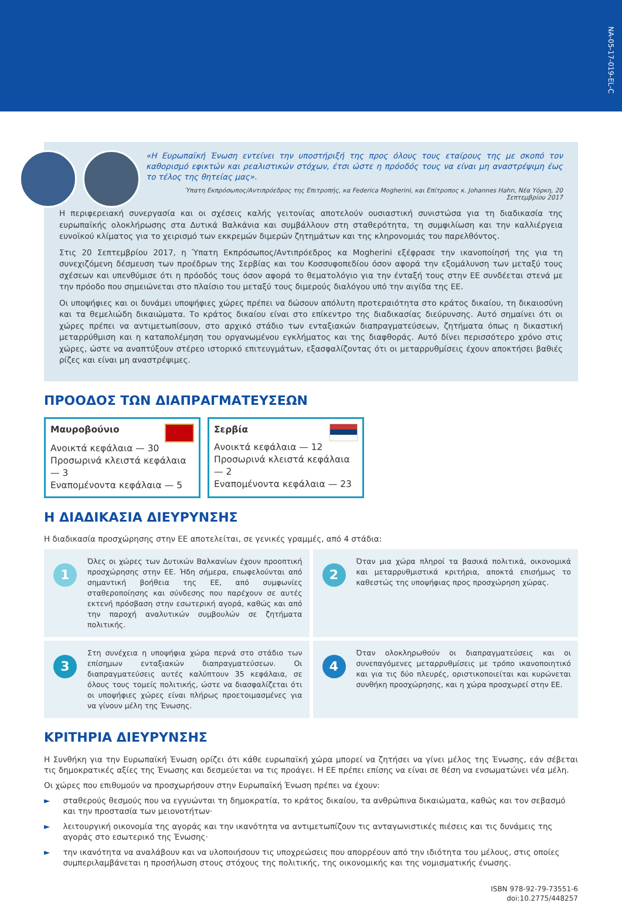NA-05-17-019-EL-C
«Η Ευρωπαϊκή Ένωση εντείνει την υποστήριξή της προς όλους τους εταίρους της με σκοπό τον καθορισμό εφικτών και ρεαλιστικών στόχων, έτσι ώστε η πρόοδός τους να είναι μη αναστρέψιμη έως το τέλος της θητείας μας».
Ύπατη Εκπρόσωπος/Αντιπρόεδρος της Επιτροπής, κα Federica Mogherini, και Επίτροπος κ. Johannes Hahn, Νέα Υόρκη, 20 Σεπτεμβρίου 2017
Η περιφερειακή συνεργασία και οι σχέσεις καλής γειτονίας αποτελούν ουσιαστική συνιστώσα για τη διαδικασία της ευρωπαϊκής ολοκλήρωσης στα Δυτικά Βαλκάνια και συμβάλλουν στη σταθερότητα, τη συμφιλίωση και την καλλιέργεια ευνοϊκού κλίματος για το χειρισμό των εκκρεμών διμερών ζητημάτων και της κληρονομιάς του παρελθόντος.
Στις 20 Σεπτεμβρίου 2017, η Ύπατη Εκπρόσωπος/Αντιπρόεδρος κα Mogherini εξέφρασε την ικανοποίησή της για τη συνεχιζόμενη δέσμευση των προέδρων της Σερβίας και του Κοσσυφοπεδίου όσον αφορά την εξομάλυνση των μεταξύ τους σχέσεων και υπενθύμισε ότι η πρόοδός τους όσον αφορά το θεματολόγιο για την ένταξή τους στην ΕΕ συνδέεται στενά με την πρόοδο που σημειώνεται στο πλαίσιο του μεταξύ τους διμερούς διαλόγου υπό την αιγίδα της ΕΕ.
Οι υποψήφιες και οι δυνάμει υποψήφιες χώρες πρέπει να δώσουν απόλυτη προτεραιότητα στο κράτος δικαίου, τη δικαιοσύνη και τα θεμελιώδη δικαιώματα. Το κράτος δικαίου είναι στο επίκεντρο της διαδικασίας διεύρυνσης. Αυτό σημαίνει ότι οι χώρες πρέπει να αντιμετωπίσουν, στο αρχικό στάδιο των ενταξιακών διαπραγματεύσεων, ζητήματα όπως η δικαστική μεταρρύθμιση και η καταπολέμηση του οργανωμένου εγκλήματος και της διαφθοράς. Αυτό δίνει περισσότερο χρόνο στις χώρες, ώστε να αναπτύξουν στέρεο ιστορικό επιτευγμάτων, εξασφαλίζοντας ότι οι μεταρρυθμίσεις έχουν αποκτήσει βαθιές ρίζες και είναι μη αναστρέψιμες.
ΠΡΟΟΔΟΣ ΤΩΝ ΔΙΑΠΡΑΓΜΑΤΕΥΣΕΩΝ
Μαυροβούνιο
Ανοικτά κεφάλαια — 30
Προσωρινά κλειστά κεφάλαια — 3
Εναπομένοντα κεφάλαια — 5
Σερβία
Ανοικτά κεφάλαια — 12
Προσωρινά κλειστά κεφάλαια — 2
Εναπομένοντα κεφάλαια — 23
Η ΔΙΑΔΙΚΑΣΙΑ ΔΙΕΥΡΥΝΣΗΣ
Η διαδικασία προσχώρησης στην ΕΕ αποτελείται, σε γενικές γραμμές, από 4 στάδια:
1
Όλες οι χώρες των Δυτικών Βαλκανίων έχουν προοπτική προσχώρησης στην ΕΕ. Ήδη σήμερα, επωφελούνται από σημαντική βοήθεια της ΕΕ, από συμφωνίες σταθεροποίησης και σύνδεσης που παρέχουν σε αυτές εκτενή πρόσβαση στην εσωτερική αγορά, καθώς και από την παροχή αναλυτικών συμβουλών σε ζητήματα πολιτικής.
2
Όταν μια χώρα πληροί τα βασικά πολιτικά, οικονομικά και μεταρρυθμιστικά κριτήρια, αποκτά επισήμως το καθεστώς της υποψήφιας προς προσχώρηση χώρας.
3
Στη συνέχεια η υποψήφια χώρα περνά στο στάδιο των επίσημων ενταξιακών διαπραγματεύσεων. Οι διαπραγματεύσεις αυτές καλύπτουν 35 κεφάλαια, σε όλους τους τομείς πολιτικής, ώστε να διασφαλίζεται ότι οι υποψήφιες χώρες είναι πλήρως προετοιμασμένες για να γίνουν μέλη της Ένωσης.
4
Όταν ολοκληρωθούν οι διαπραγματεύσεις και οι συνεπαγόμενες μεταρρυθμίσεις με τρόπο ικανοποιητικό και για τις δύο πλευρές, οριστικοποιείται και κυρώνεται συνθήκη προσχώρησης, και η χώρα προσχωρεί στην ΕΕ.
ΚΡΙΤΗΡΙΑ ΔΙΕΥΡΥΝΣΗΣ
Η Συνθήκη για την Ευρωπαϊκή Ένωση ορίζει ότι κάθε ευρωπαϊκή χώρα μπορεί να ζητήσει να γίνει μέλος της Ένωσης, εάν σέβεται τις δημοκρατικές αξίες της Ένωσης και δεσμεύεται να τις προάγει. Η ΕΕ πρέπει επίσης να είναι σε θέση να ενσωματώνει νέα μέλη.
Οι χώρες που επιθυμούν να προσχωρήσουν στην Ευρωπαϊκή Ένωση πρέπει να έχουν:
► σταθερούς θεσμούς που να εγγυώνται τη δημοκρατία, το κράτος δικαίου, τα ανθρώπινα δικαιώματα, καθώς και τον σεβασμό και την προστασία των μειονοτήτων·
► λειτουργική οικονομία της αγοράς και την ικανότητα να αντιμετωπίζουν τις ανταγωνιστικές πιέσεις και τις δυνάμεις της αγοράς στο εσωτερικό της Ένωσης·
► την ικανότητα να αναλάβουν και να υλοποιήσουν τις υποχρεώσεις που απορρέουν από την ιδιότητα του μέλους, στις οποίες συμπεριλαμβάνεται η προσήλωση στους στόχους της πολιτικής, της οικονομικής και της νομισματικής ένωσης.
ISBN 978-92-79-73551-6
doi:10.2775/448257